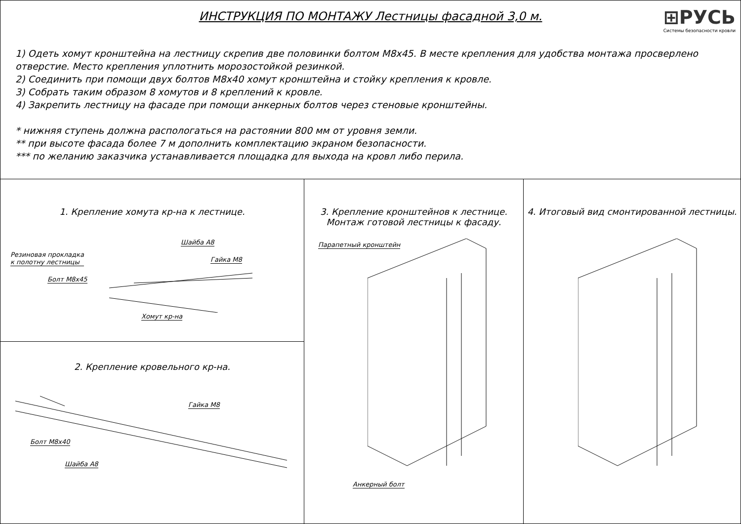ИНСТРУКЦИЯ ПО МОНТАЖУ Лестницы фасадной 3,0 м.
⊞РУСЬ
Системы безопасности кровли
1) Одеть хомут кронштейна на лестницу скрепив две половинки болтом М8х45. В месте крепления для удобства монтажа просверлено отверстие. Место крепления уплотнить морозостойкой резинкой.
2) Соединить при помощи двух болтов М8х40 хомут кронштейна и стойку крепления к кровле.
3) Собрать таким образом 8 хомутов и 8 креплений к кровле.
4) Закрепить лестницу на фасаде при помощи анкерных болтов через стеновые кронштейны.
* нижняя ступень должна распологаться на растоянии 800 мм от уровня земли.
** при высоте фасада более 7 м дополнить комплектацию экраном безопасности.
*** по желанию заказчика устанавливается площадка для выхода на кровл либо перила.
1. Крепление хомута кр-на к лестнице.
Шайба А8
Гайка М8
Резиновая прокладка
к полотну лестницы
Болт М8х45
Хомут кр-на
2. Крепление кровельного кр-на.
Гайка М8
Болт М8х40
Шайба А8
3. Крепление кронштейнов к лестнице.
Монтаж готовой лестницы к фасаду.
Парапетный кронштейн
Анкерный болт
4. Итоговый вид смонтированной лестницы.